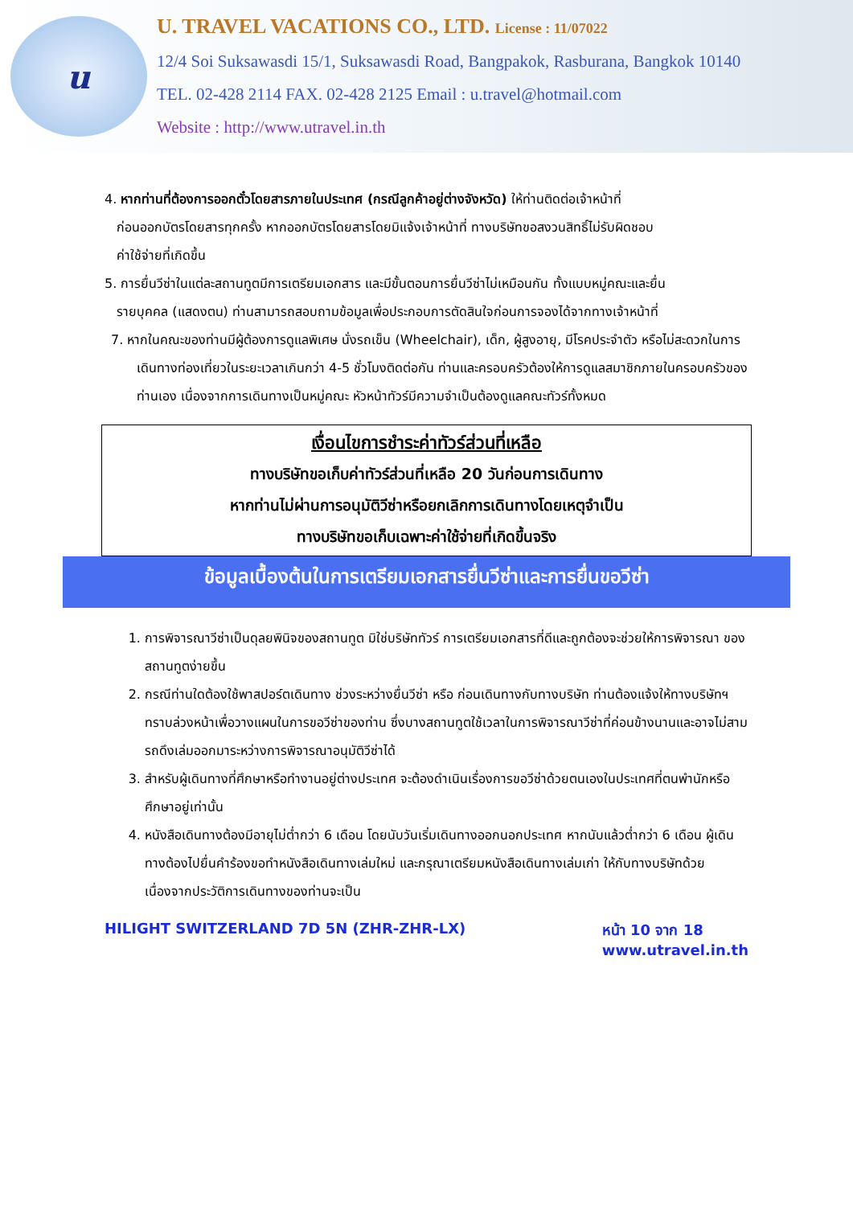u
U. TRAVEL VACATIONS CO., LTD. License : 11/07022
12/4 Soi Suksawasdi 15/1, Suksawasdi Road, Bangpakok, Rasburana, Bangkok 10140
TEL. 02-428 2114 FAX. 02-428 2125 Email : u.travel@hotmail.com
Website : http://www.utravel.in.th
4. หากท่านที่ต้องการออกตั๋วโดยสารภายในประเทศ (กรณีลูกค้าอยู่ต่างจังหวัด) ให้ท่านติดต่อเจ้าหน้าที่
ก่อนออกบัตรโดยสารทุกครั้ง หากออกบัตรโดยสารโดยมิแจ้งเจ้าหน้าที่ ทางบริษัทขอสงวนสิทธิ์ไม่รับผิดชอบ
ค่าใช้จ่ายที่เกิดขึ้น
5. การยื่นวีซ่าในแต่ละสถานทูตมีการเตรียมเอกสาร และมีขั้นตอนการยื่นวีซ่าไม่เหมือนกัน ทั้งแบบหมู่คณะและยื่น
รายบุคคล (แสดงตน) ท่านสามารถสอบถามข้อมูลเพื่อประกอบการตัดสินใจก่อนการจองได้จากทางเจ้าหน้าที่
7. หากในคณะของท่านมีผู้ต้องการดูแลพิเศษ นั่งรถเข็น (Wheelchair), เด็ก, ผู้สูงอายุ, มีโรคประจำตัว หรือไม่สะดวกในการเดินทางท่องเที่ยวในระยะเวลาเกินกว่า 4-5 ชั่วโมงติดต่อกัน ท่านและครอบครัวต้องให้การดูแลสมาชิกภายในครอบครัวของท่านเอง เนื่องจากการเดินทางเป็นหมู่คณะ หัวหน้าทัวร์มีความจำเป็นต้องดูแลคณะทัวร์ทั้งหมด
เงื่อนไขการชำระค่าทัวร์ส่วนที่เหลือ
ทางบริษัทขอเก็บค่าทัวร์ส่วนที่เหลือ 20 วันก่อนการเดินทาง
หากท่านไม่ผ่านการอนุมัติวีซ่าหรือยกเลิกการเดินทางโดยเหตุจำเป็น
ทางบริษัทขอเก็บเฉพาะค่าใช้จ่ายที่เกิดขึ้นจริง
ข้อมูลเบื้องต้นในการเตรียมเอกสารยื่นวีซ่าและการยื่นขอวีซ่า
1. การพิจารณาวีซ่าเป็นดุลยพินิจของสถานทูต มิใช่บริษัททัวร์ การเตรียมเอกสารที่ดีและถูกต้องจะช่วยให้การพิจารณา ของสถานทูตง่ายขึ้น
2. กรณีท่านใดต้องใช้พาสปอร์ตเดินทาง ช่วงระหว่างยื่นวีซ่า หรือ ก่อนเดินทางกับทางบริษัท ท่านต้องแจ้งให้ทางบริษัทฯ ทราบล่วงหน้าเพื่อวางแผนในการขอวีซ่าของท่าน ซึ่งบางสถานทูตใช้เวลาในการพิจารณาวีซ่าที่ค่อนข้างนานและอาจไม่สามรถดึงเล่มออกมาระหว่างการพิจารณาอนุมัติวีซ่าได้
3. สำหรับผู้เดินทางที่ศึกษาหรือทำงานอยู่ต่างประเทศ จะต้องดำเนินเรื่องการขอวีซ่าด้วยตนเองในประเทศที่ตนพำนักหรือศึกษาอยู่เท่านั้น
4. หนังสือเดินทางต้องมีอายุไม่ต่ำกว่า 6 เดือน โดยนับวันเริ่มเดินทางออกนอกประเทศ หากนับแล้วต่ำกว่า 6 เดือน ผู้เดินทางต้องไปยื่นคำร้องขอทำหนังสือเดินทางเล่มใหม่ และกรุณาเตรียมหนังสือเดินทางเล่มเก่า ให้กับทางบริษัทด้วย เนื่องจากประวัติการเดินทางของท่านจะเป็น
HILIGHT SWITZERLAND 7D 5N (ZHR-ZHR-LX)
หน้า 10 จาก 18
www.utravel.in.th